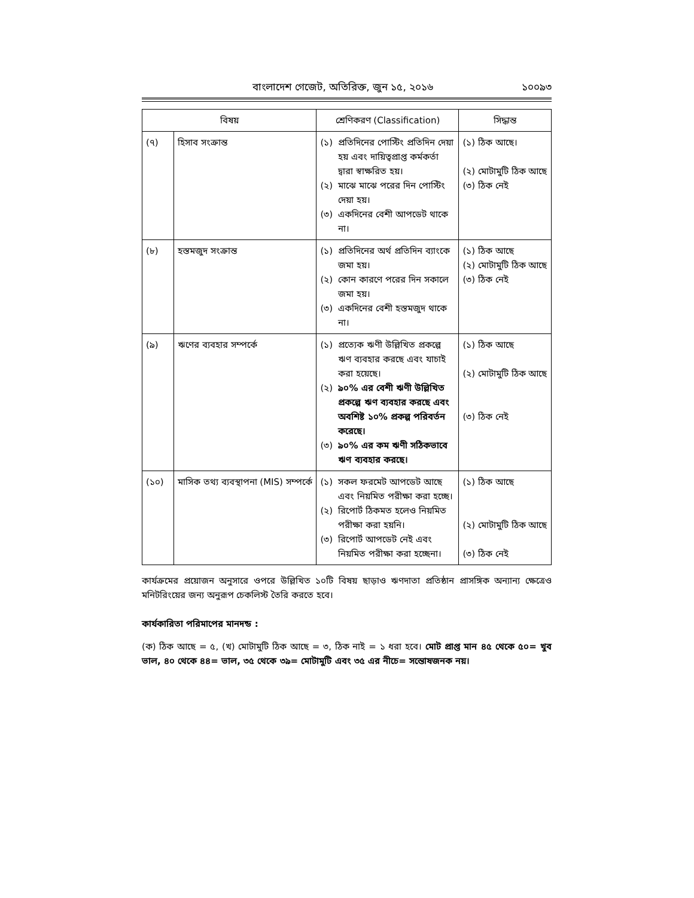বাংলাদেশ গেজেট, অতিরিক্ত, জুন ১৫, ২০১৬ ১০০৯৩
| বিষয় | | শ্রেণিকরণ (Classification) | সিদ্ধান্ত |
| --- | --- | --- | --- |
| (৭) | হিসাব সংক্রান্ত | (১) প্রতিদিনের পোস্টিং প্রতিদিন দেয়া হয় এবং দায়িত্বপ্রাপ্ত কর্মকর্তা দ্বারা স্বাক্ষরিত হয়। (২) মাঝে মাঝে পরের দিন পোস্টিং দেয়া হয়। (৩) একদিনের বেশী আপডেট থাকে না। | (১) ঠিক আছে। (২) মোটামুটি ঠিক আছে (৩) ঠিক নেই |
| (৮) | হস্তমজুদ সংক্রান্ত | (১) প্রতিদিনের অর্থ প্রতিদিন ব্যাংকে জমা হয়। (২) কোন কারণে পরের দিন সকালে জমা হয়। (৩) একদিনের বেশী হস্তমজুদ থাকে না। | (১) ঠিক আছে (২) মোটামুটি ঠিক আছে (৩) ঠিক নেই |
| (৯) | ঋণের ব্যবহার সম্পর্কে | (১) প্রত্যেক ঋণী উল্লিখিত প্রকল্পে ঋণ ব্যবহার করছে এবং যাচাই করা হয়েছে। (২) ৯০% এর বেশী ঋণী উল্লিখিত প্রকল্পে ঋণ ব্যবহার করছে এবং অবশিষ্ট ১০% প্রকল্প পরিবর্তন করেছে। (৩) ৯০% এর কম ঋণী সঠিকভাবে ঋণ ব্যবহার করছে। | (১) ঠিক আছে (২) মোটামুটি ঠিক আছে (৩) ঠিক নেই |
| (১০) | মাসিক তথ্য ব্যবস্থাপনা (MIS) সম্পর্কে | (১) সকল ফরমেট আপডেট আছে এবং নিয়মিত পরীক্ষা করা হচ্ছে। (২) রিপোর্ট ঠিকমত হলেও নিয়মিত পরীক্ষা করা হয়নি। (৩) রিপোর্ট আপডেট নেই এবং নিয়মিত পরীক্ষা করা হচ্ছেনা। | (১) ঠিক আছে (২) মোটামুটি ঠিক আছে (৩) ঠিক নেই |
কার্যক্রমের প্রয়োজন অনুসারে ওপরে উল্লিখিত ১০টি বিষয় ছাড়াও ঋণদাতা প্রতিষ্ঠান প্রাসঙ্গিক অন্যান্য ক্ষেত্রেও মনিটরিংয়ের জন্য অনুরূপ চেকলিস্ট তৈরি করতে হবে।
কার্যকারিতা পরিমাপের মানদন্ড :
(ক) ঠিক আছে = ৫, (খ) মোটামুটি ঠিক আছে = ৩, ঠিক নাই = ১ ধরা হবে। মোট প্রাপ্ত মান ৪৫ থেকে ৫০= খুব ভাল, ৪০ থেকে ৪৪= ভাল, ৩৫ থেকে ৩৯= মোটামুটি এবং ৩৫ এর নীচে= সন্তোষজনক নয়।